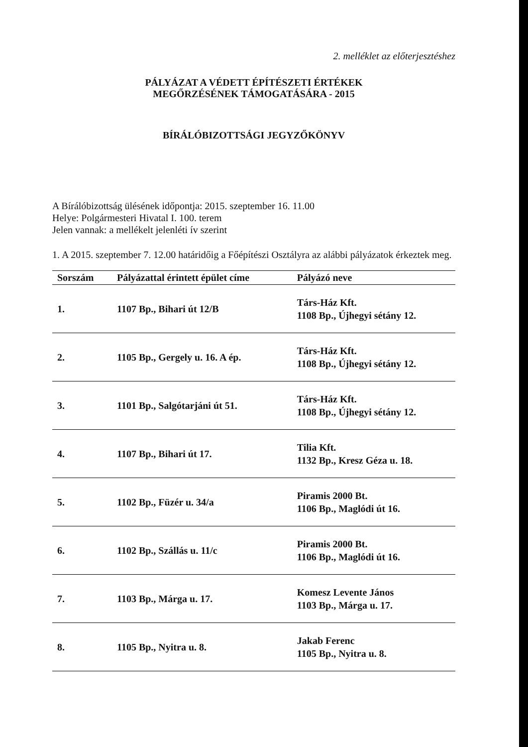2. melléklet az előterjesztéshez
PÁLYÁZAT A VÉDETT ÉPÍTÉSZETI ÉRTÉKEK
MEGŐRZÉSÉNEK TÁMOGATÁSÁRA - 2015
BÍRÁLÓBIZOTTSÁGI JEGYZŐKÖNYV
A Bírálóbizottság ülésének időpontja: 2015. szeptember 16. 11.00
Helye: Polgármesteri Hivatal I. 100. terem
Jelen vannak: a mellékelt jelenléti ív szerint
1. A 2015. szeptember 7. 12.00 határidőig a Főépítészi Osztályra az alábbi pályázatok érkeztek meg.
| Sorszám | Pályázattal érintett épület címe | Pályázó neve |
| --- | --- | --- |
| 1. | 1107 Bp., Bihari út 12/B | Társ-Ház Kft. 1108 Bp., Újhegyi sétány 12. |
| 2. | 1105 Bp., Gergely u. 16. A ép. | Társ-Ház Kft. 1108 Bp., Újhegyi sétány 12. |
| 3. | 1101 Bp., Salgótarjáni út 51. | Társ-Ház Kft. 1108 Bp., Újhegyi sétány 12. |
| 4. | 1107 Bp., Bihari út 17. | Tilia Kft. 1132 Bp., Kresz Géza u. 18. |
| 5. | 1102 Bp., Füzér u. 34/a | Piramis 2000 Bt. 1106 Bp., Maglódi út 16. |
| 6. | 1102 Bp., Szállás u. 11/c | Piramis 2000 Bt. 1106 Bp., Maglódi út 16. |
| 7. | 1103 Bp., Márga u. 17. | Komesz Levente János 1103 Bp., Márga u. 17. |
| 8. | 1105 Bp., Nyitra u. 8. | Jakab Ferenc 1105 Bp., Nyitra u. 8. |